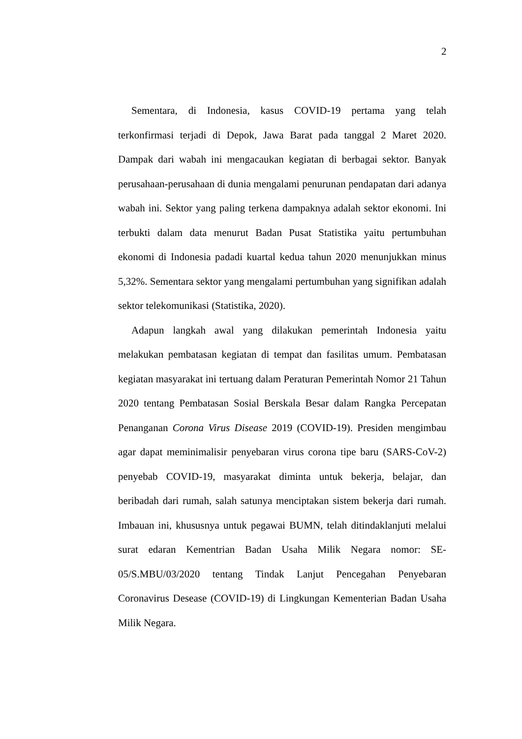2
Sementara, di Indonesia, kasus COVID-19 pertama yang telah terkonfirmasi terjadi di Depok, Jawa Barat pada tanggal 2 Maret 2020. Dampak dari wabah ini mengacaukan kegiatan di berbagai sektor. Banyak perusahaan-perusahaan di dunia mengalami penurunan pendapatan dari adanya wabah ini. Sektor yang paling terkena dampaknya adalah sektor ekonomi. Ini terbukti dalam data menurut Badan Pusat Statistika yaitu pertumbuhan ekonomi di Indonesia padadi kuartal kedua tahun 2020 menunjukkan minus 5,32%. Sementara sektor yang mengalami pertumbuhan yang signifikan adalah sektor telekomunikasi (Statistika, 2020).
Adapun langkah awal yang dilakukan pemerintah Indonesia yaitu melakukan pembatasan kegiatan di tempat dan fasilitas umum. Pembatasan kegiatan masyarakat ini tertuang dalam Peraturan Pemerintah Nomor 21 Tahun 2020 tentang Pembatasan Sosial Berskala Besar dalam Rangka Percepatan Penanganan Corona Virus Disease 2019 (COVID-19). Presiden mengimbau agar dapat meminimalisir penyebaran virus corona tipe baru (SARS-CoV-2) penyebab COVID-19, masyarakat diminta untuk bekerja, belajar, dan beribadah dari rumah, salah satunya menciptakan sistem bekerja dari rumah. Imbauan ini, khususnya untuk pegawai BUMN, telah ditindaklanjuti melalui surat edaran Kementrian Badan Usaha Milik Negara nomor: SE-05/S.MBU/03/2020 tentang Tindak Lanjut Pencegahan Penyebaran Coronavirus Desease (COVID-19) di Lingkungan Kementerian Badan Usaha Milik Negara.